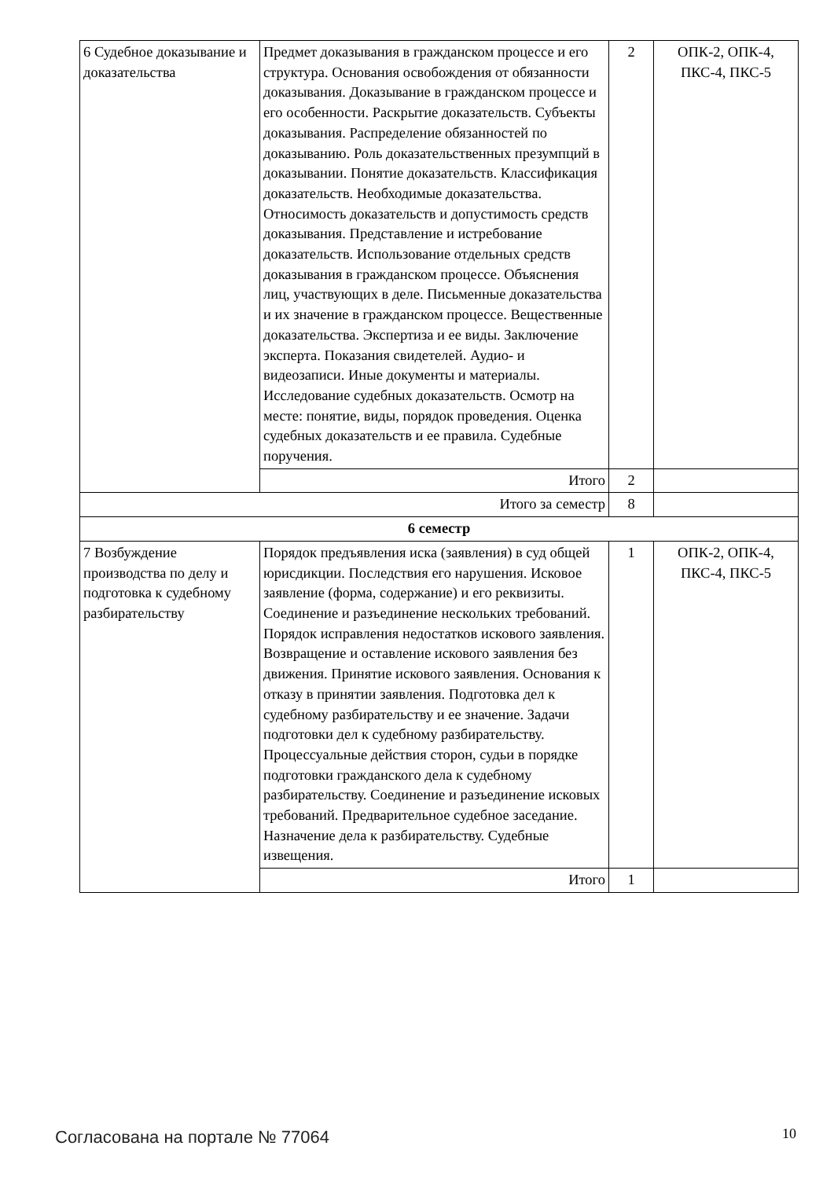| 6 Судебное доказывание и доказательства | Предмет доказывания в гражданском процессе и его структура. Основания освобождения от обязанности доказывания. Доказывание в гражданском процессе и его особенности. Раскрытие доказательств. Субъекты доказывания. Распределение обязанностей по доказыванию. Роль доказательственных презумпций в доказывании. Понятие доказательств. Классификация доказательств. Необходимые доказательства. Относимость доказательств и допустимость средств доказывания. Представление и истребование доказательств. Использование отдельных средств доказывания в гражданском процессе. Объяснения лиц, участвующих в деле. Письменные доказательства и их значение в гражданском процессе. Вещественные доказательства. Экспертиза и ее виды. Заключение эксперта. Показания свидетелей. Аудио- и видеозаписи. Иные документы и материалы. Исследование судебных доказательств. Осмотр на месте: понятие, виды, порядок проведения. Оценка судебных доказательств и ее правила. Судебные поручения. | 2 | ОПК-2, ОПК-4, ПКС-4, ПКС-5 |
| | Итого | 2 | |
| Итого за семестр | | 8 | |
| 6 семестр | | | |
| 7 Возбуждение производства по делу и подготовка к судебному разбирательству | Порядок предъявления иска (заявления) в суд общей юрисдикции. Последствия его нарушения. Исковое заявление (форма, содержание) и его реквизиты. Соединение и разъединение нескольких требований. Порядок исправления недостатков искового заявления. Возвращение и оставление искового заявления без движения. Принятие искового заявления. Основания к отказу в принятии заявления. Подготовка дел к судебному разбирательству и ее значение. Задачи подготовки дел к судебному разбирательству. Процессуальные действия сторон, судьи в порядке подготовки гражданского дела к судебному разбирательству. Соединение и разъединение исковых требований. Предварительное судебное заседание. Назначение дела к разбирательству. Судебные извещения. | 1 | ОПК-2, ОПК-4, ПКС-4, ПКС-5 |
| | Итого | 1 | |
Согласована на портале № 77064 10